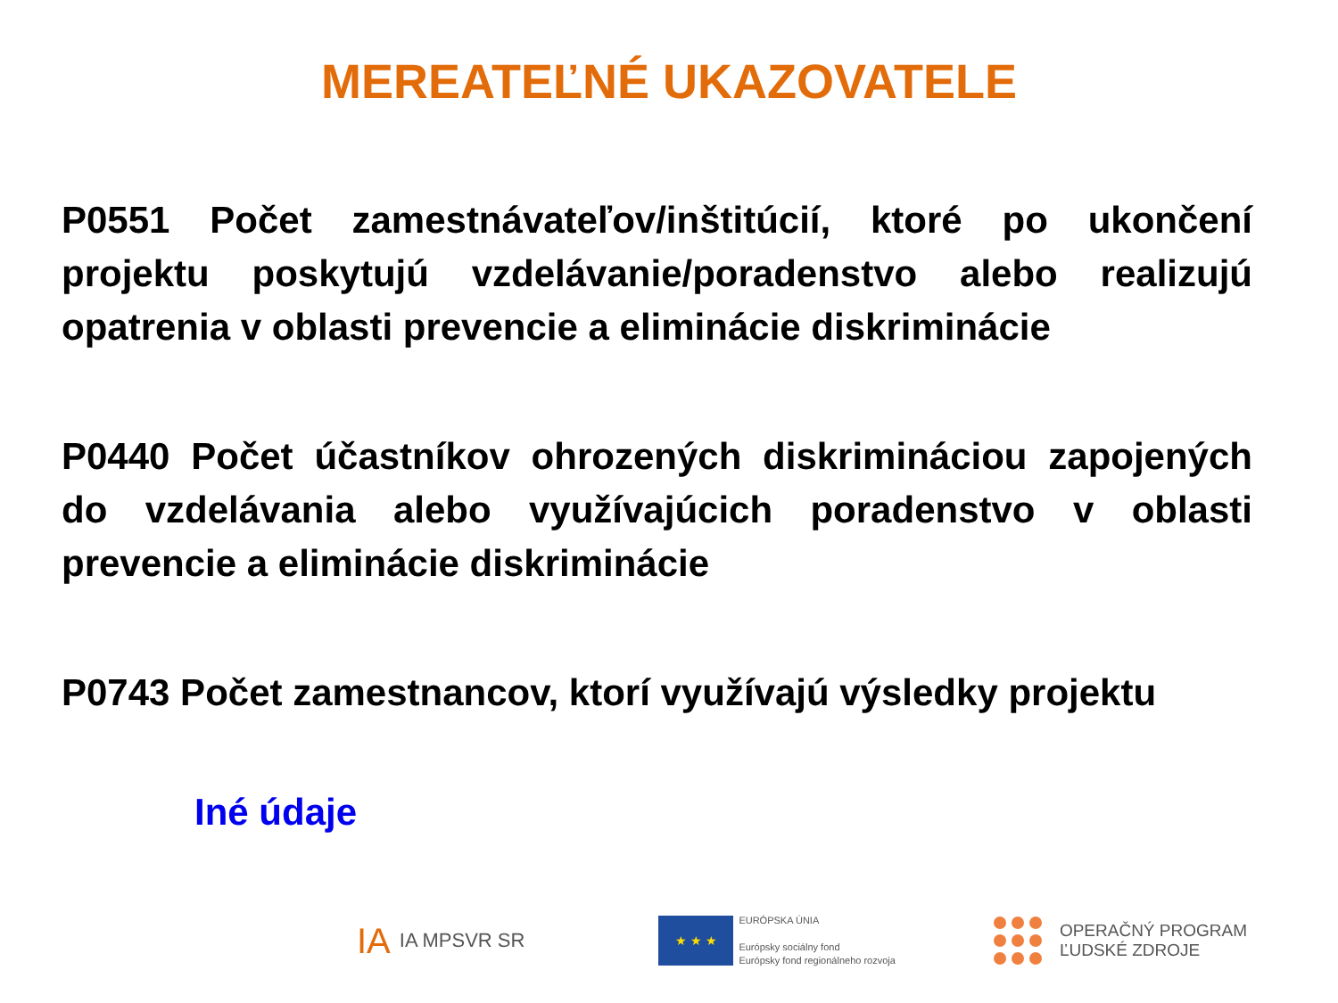MEREATEĽNÉ UKAZOVATELE
P0551 Počet zamestnávateľov/inštitúcií, ktoré po ukončení projektu poskytujú vzdelávanie/poradenstvo alebo realizujú opatrenia v oblasti prevencie a eliminácie diskriminácie
P0440 Počet účastníkov ohrozených diskrimináciou zapojených do vzdelávania alebo využívajúcich poradenstvo v oblasti prevencie a eliminácie diskriminácie
P0743 Počet zamestnancov, ktorí využívajú výsledky projektu
Iné údaje
IA IA MPSVR SR ★ ★ ★ EURÓPSKA ÚNIA
Európsky sociálny fond
Európsky fond regionálneho rozvoja OPERAČNÝ PROGRAM
ĽUDSKÉ ZDROJE